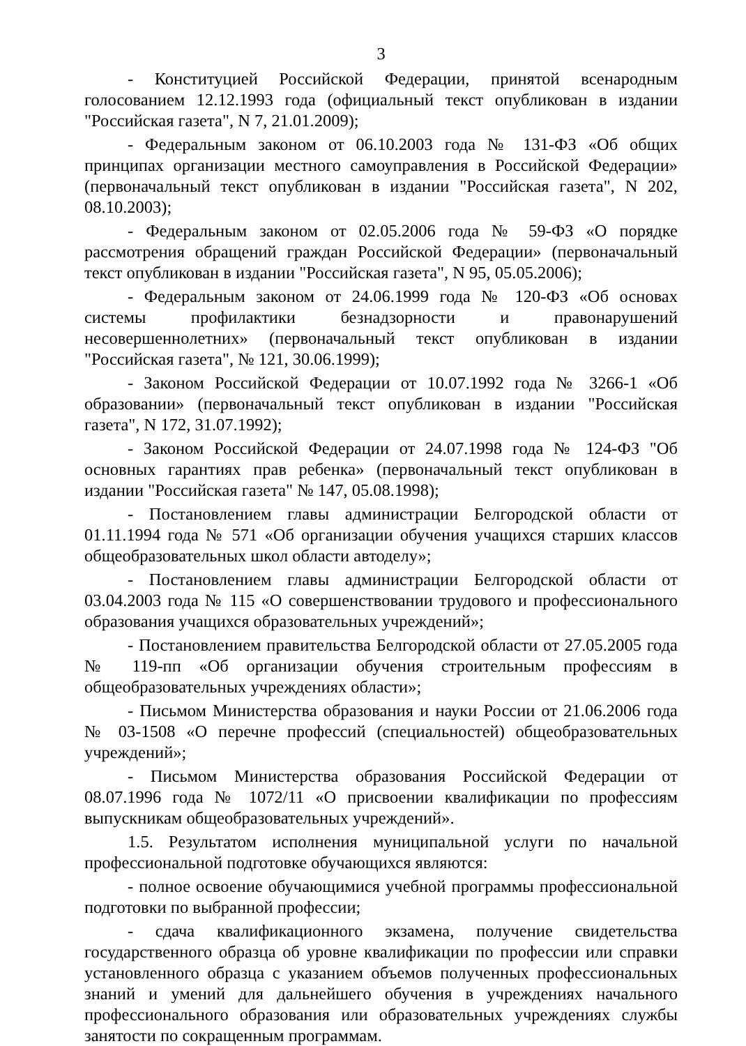3
- Конституцией Российской Федерации, принятой всенародным голосованием 12.12.1993 года (официальный текст опубликован в издании "Российская газета", N 7, 21.01.2009);
- Федеральным законом от 06.10.2003 года № 131-ФЗ «Об общих принципах организации местного самоуправления в Российской Федерации» (первоначальный текст опубликован в издании "Российская газета", N 202, 08.10.2003);
- Федеральным законом от 02.05.2006 года № 59-ФЗ «О порядке рассмотрения обращений граждан Российской Федерации» (первоначальный текст опубликован в издании "Российская газета", N 95, 05.05.2006);
- Федеральным законом от 24.06.1999 года № 120-ФЗ «Об основах системы профилактики безнадзорности и правонарушений несовершеннолетних» (первоначальный текст опубликован в издании "Российская газета", № 121, 30.06.1999);
- Законом Российской Федерации от 10.07.1992 года № 3266-1 «Об образовании» (первоначальный текст опубликован в издании "Российская газета", N 172, 31.07.1992);
- Законом Российской Федерации от 24.07.1998 года № 124-ФЗ "Об основных гарантиях прав ребенка» (первоначальный текст опубликован в издании "Российская газета" № 147, 05.08.1998);
- Постановлением главы администрации Белгородской области от 01.11.1994 года № 571 «Об организации обучения учащихся старших классов общеобразовательных школ области автоделу»;
- Постановлением главы администрации Белгородской области от 03.04.2003 года № 115 «О совершенствовании трудового и профессионального образования учащихся образовательных учреждений»;
- Постановлением правительства Белгородской области от 27.05.2005 года № 119-пп «Об организации обучения строительным профессиям в общеобразовательных учреждениях области»;
- Письмом Министерства образования и науки России от 21.06.2006 года № 03-1508 «О перечне профессий (специальностей) общеобразовательных учреждений»;
- Письмом Министерства образования Российской Федерации от 08.07.1996 года № 1072/11 «О присвоении квалификации по профессиям выпускникам общеобразовательных учреждений».
1.5. Результатом исполнения муниципальной услуги по начальной профессиональной подготовке обучающихся являются:
- полное освоение обучающимися учебной программы профессиональной подготовки по выбранной профессии;
- сдача квалификационного экзамена, получение свидетельства государственного образца об уровне квалификации по профессии или справки установленного образца с указанием объемов полученных профессиональных знаний и умений для дальнейшего обучения в учреждениях начального профессионального образования или образовательных учреждениях службы занятости по сокращенным программам.